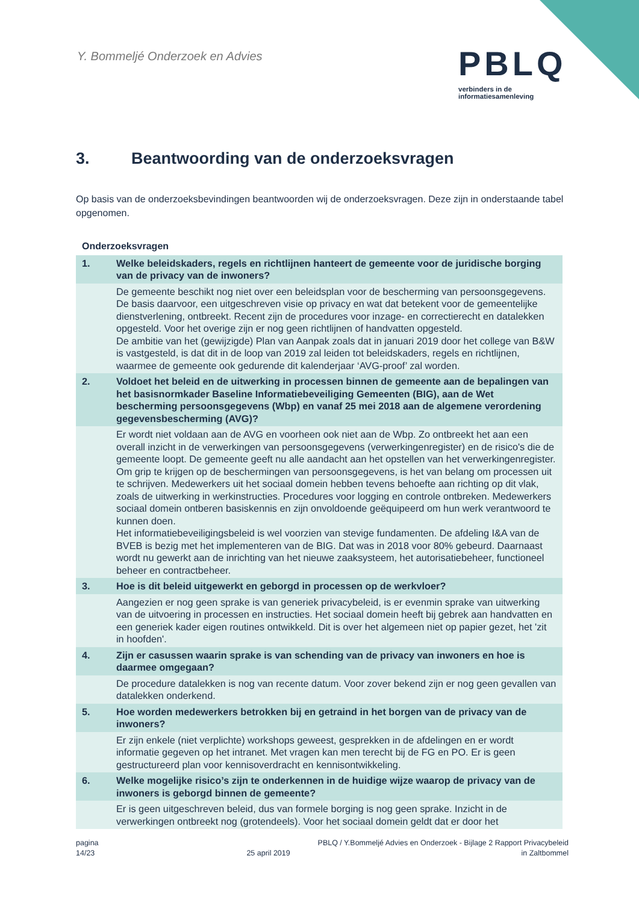Y. Bommeljé Onderzoek en Advies
PBLQ
verbinders in de
informatiesamenleving
3. Beantwoording van de onderzoeksvragen
Op basis van de onderzoeksbevindingen beantwoorden wij de onderzoeksvragen. Deze zijn in onderstaande tabel opgenomen.
Onderzoeksvragen
| 1. | Welke beleidskaders, regels en richtlijnen hanteert de gemeente voor de juridische borging van de privacy van de inwoners? |
| --- | --- |
| | De gemeente beschikt nog niet over een beleidsplan voor de bescherming van persoonsgegevens. De basis daarvoor, een uitgeschreven visie op privacy en wat dat betekent voor de gemeentelijke dienstverlening, ontbreekt. Recent zijn de procedures voor inzage- en correctierecht en datalekken opgesteld. Voor het overige zijn er nog geen richtlijnen of handvatten opgesteld. De ambitie van het (gewijzigde) Plan van Aanpak zoals dat in januari 2019 door het college van B&W is vastgesteld, is dat dit in de loop van 2019 zal leiden tot beleidskaders, regels en richtlijnen, waarmee de gemeente ook gedurende dit kalenderjaar ‘AVG-proof’ zal worden. |
| 2. | Voldoet het beleid en de uitwerking in processen binnen de gemeente aan de bepalingen van het basisnormkader Baseline Informatiebeveiliging Gemeenten (BIG), aan de Wet bescherming persoonsgegevens (Wbp) en vanaf 25 mei 2018 aan de algemene verordening gegevensbescherming (AVG)? |
| | Er wordt niet voldaan aan de AVG en voorheen ook niet aan de Wbp. Zo ontbreekt het aan een overall inzicht in de verwerkingen van persoonsgegevens (verwerkingenregister) en de risico's die de gemeente loopt. De gemeente geeft nu alle aandacht aan het opstellen van het verwerkingenregister. Om grip te krijgen op de beschermingen van persoonsgegevens, is het van belang om processen uit te schrijven. Medewerkers uit het sociaal domein hebben tevens behoefte aan richting op dit vlak, zoals de uitwerking in werkinstructies. Procedures voor logging en controle ontbreken. Medewerkers sociaal domein ontberen basiskennis en zijn onvoldoende geëquipeerd om hun werk verantwoord te kunnen doen. Het informatiebeveiligingsbeleid is wel voorzien van stevige fundamenten. De afdeling I&A van de BVEB is bezig met het implementeren van de BIG. Dat was in 2018 voor 80% gebeurd. Daarnaast wordt nu gewerkt aan de inrichting van het nieuwe zaaksysteem, het autorisatiebeheer, functioneel beheer en contractbeheer. |
| 3. | Hoe is dit beleid uitgewerkt en geborgd in processen op de werkvloer? |
| | Aangezien er nog geen sprake is van generiek privacybeleid, is er evenmin sprake van uitwerking van de uitvoering in processen en instructies. Het sociaal domein heeft bij gebrek aan handvatten en een generiek kader eigen routines ontwikkeld. Dit is over het algemeen niet op papier gezet, het 'zit in hoofden'. |
| 4. | Zijn er casussen waarin sprake is van schending van de privacy van inwoners en hoe is daarmee omgegaan? |
| | De procedure datalekken is nog van recente datum. Voor zover bekend zijn er nog geen gevallen van datalekken onderkend. |
| 5. | Hoe worden medewerkers betrokken bij en getraind in het borgen van de privacy van de inwoners? |
| | Er zijn enkele (niet verplichte) workshops geweest, gesprekken in de afdelingen en er wordt informatie gegeven op het intranet. Met vragen kan men terecht bij de FG en PO. Er is geen gestructureerd plan voor kennisoverdracht en kennisontwikkeling. |
| 6. | Welke mogelijke risico’s zijn te onderkennen in de huidige wijze waarop de privacy van de inwoners is geborgd binnen de gemeente? |
| | Er is geen uitgeschreven beleid, dus van formele borging is nog geen sprake. Inzicht in de verwerkingen ontbreekt nog (grotendeels). Voor het sociaal domein geldt dat er door het |
pagina
14/23
25 april 2019 PBLQ / Y.Bommeljé Advies en Onderzoek - Bijlage 2 Rapport Privacybeleid
in Zaltbommel